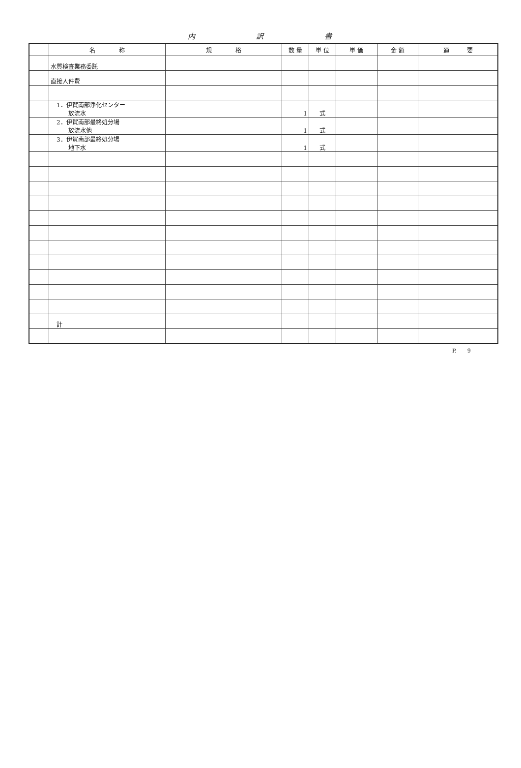内 訳 書
| | 名 称 | 規 格 | 数 量 | 単 位 | 単 価 | 金 額 | 適 要 |
| --- | --- | --- | --- | --- | --- | --- | --- |
| | 水質検査業務委託 | | | | | | |
| | 直接人件費 | | | | | | |
| | 1．伊賀南部浄化センター 放流水 | | 1 | 式 | | | |
| | 2．伊賀南部最終処分場 放流水他 | | 1 | 式 | | | |
| | 3．伊賀南部最終処分場 地下水 | | 1 | 式 | | | |
| | 計 | | | | | | |
P.　　9